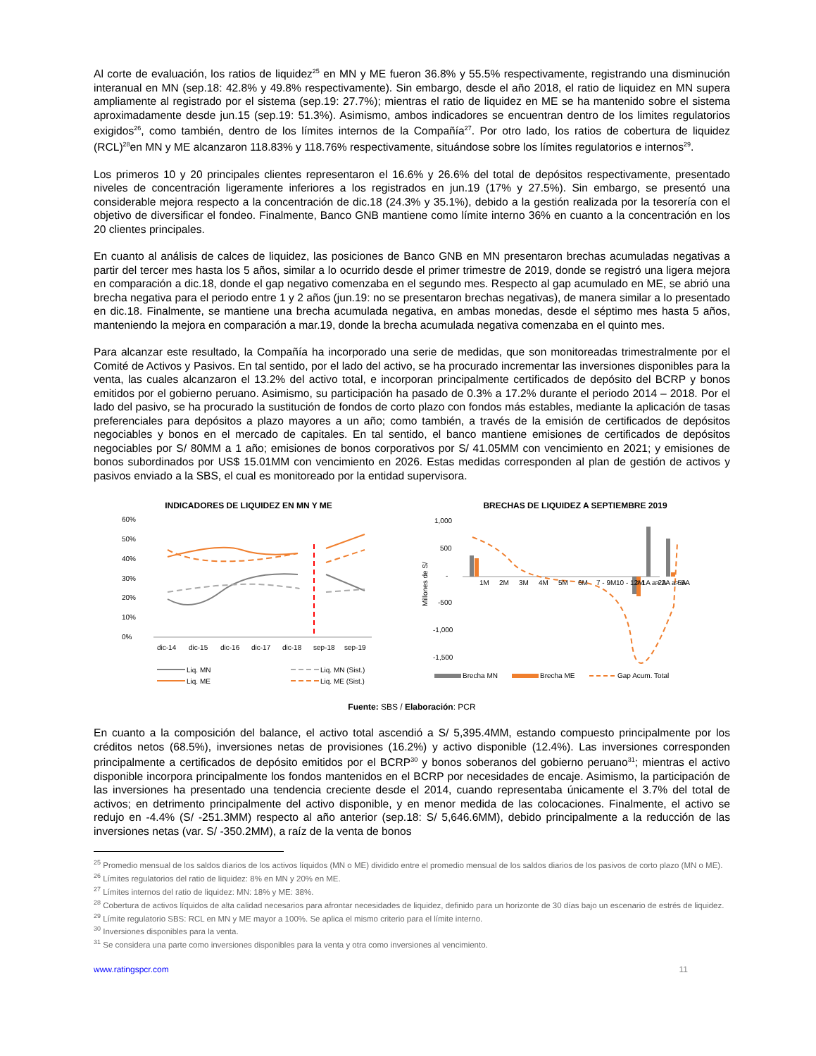Al corte de evaluación, los ratios de liquidez<sup>25</sup> en MN y ME fueron 36.8% y 55.5% respectivamente, registrando una disminución interanual en MN (sep.18: 42.8% y 49.8% respectivamente). Sin embargo, desde el año 2018, el ratio de liquidez en MN supera ampliamente al registrado por el sistema (sep.19: 27.7%); mientras el ratio de liquidez en ME se ha mantenido sobre el sistema aproximadamente desde jun.15 (sep.19: 51.3%). Asimismo, ambos indicadores se encuentran dentro de los limites regulatorios exigidos<sup>26</sup>, como también, dentro de los límites internos de la Compañía<sup>27</sup>. Por otro lado, los ratios de cobertura de liquidez (RCL)<sup>28</sup>en MN y ME alcanzaron 118.83% y 118.76% respectivamente, situándose sobre los límites regulatorios e internos<sup>29</sup>.
Los primeros 10 y 20 principales clientes representaron el 16.6% y 26.6% del total de depósitos respectivamente, presentado niveles de concentración ligeramente inferiores a los registrados en jun.19 (17% y 27.5%). Sin embargo, se presentó una considerable mejora respecto a la concentración de dic.18 (24.3% y 35.1%), debido a la gestión realizada por la tesorería con el objetivo de diversificar el fondeo. Finalmente, Banco GNB mantiene como límite interno 36% en cuanto a la concentración en los 20 clientes principales.
En cuanto al análisis de calces de liquidez, las posiciones de Banco GNB en MN presentaron brechas acumuladas negativas a partir del tercer mes hasta los 5 años, similar a lo ocurrido desde el primer trimestre de 2019, donde se registró una ligera mejora en comparación a dic.18, donde el gap negativo comenzaba en el segundo mes. Respecto al gap acumulado en ME, se abrió una brecha negativa para el periodo entre 1 y 2 años (jun.19: no se presentaron brechas negativas), de manera similar a lo presentado en dic.18. Finalmente, se mantiene una brecha acumulada negativa, en ambas monedas, desde el séptimo mes hasta 5 años, manteniendo la mejora en comparación a mar.19, donde la brecha acumulada negativa comenzaba en el quinto mes.
Para alcanzar este resultado, la Compañía ha incorporado una serie de medidas, que son monitoreadas trimestralmente por el Comité de Activos y Pasivos. En tal sentido, por el lado del activo, se ha procurado incrementar las inversiones disponibles para la venta, las cuales alcanzaron el 13.2% del activo total, e incorporan principalmente certificados de depósito del BCRP y bonos emitidos por el gobierno peruano. Asimismo, su participación ha pasado de 0.3% a 17.2% durante el periodo 2014 – 2018. Por el lado del pasivo, se ha procurado la sustitución de fondos de corto plazo con fondos más estables, mediante la aplicación de tasas preferenciales para depósitos a plazo mayores a un año; como también, a través de la emisión de certificados de depósitos negociables y bonos en el mercado de capitales. En tal sentido, el banco mantiene emisiones de certificados de depósitos negociables por S/ 80MM a 1 año; emisiones de bonos corporativos por S/ 41.05MM con vencimiento en 2021; y emisiones de bonos subordinados por US$ 15.01MM con vencimiento en 2026. Estas medidas corresponden al plan de gestión de activos y pasivos enviado a la SBS, el cual es monitoreado por la entidad supervisora.
INDICADORES DE LIQUIDEZ EN MN Y ME
60%
50%
40%
30%
20%
10%
0%
dic-14
dic-15
dic-16
dic-17
dic-18
sep-18
sep-19
Liq. MN
Liq. MN (Sist.)
Liq. ME
Liq. ME (Sist.)
BRECHAS DE LIQUIDEZ A SEPTIEMBRE 2019
1,000
500
-
-500
-1,000
-1,500
Millones de S/
1M
2M
3M
4M
5M
6M
7 - 9M
10 - 12M
> 1A a 2A
> 2A a 5A
> 5A
Brecha MN
Brecha ME
Gap Acum. Total
Fuente: SBS / Elaboración: PCR
En cuanto a la composición del balance, el activo total ascendió a S/ 5,395.4MM, estando compuesto principalmente por los créditos netos (68.5%), inversiones netas de provisiones (16.2%) y activo disponible (12.4%). Las inversiones corresponden principalmente a certificados de depósito emitidos por el BCRP<sup>30</sup> y bonos soberanos del gobierno peruano<sup>31</sup>; mientras el activo disponible incorpora principalmente los fondos mantenidos en el BCRP por necesidades de encaje. Asimismo, la participación de las inversiones ha presentado una tendencia creciente desde el 2014, cuando representaba únicamente el 3.7% del total de activos; en detrimento principalmente del activo disponible, y en menor medida de las colocaciones. Finalmente, el activo se redujo en -4.4% (S/ -251.3MM) respecto al año anterior (sep.18: S/ 5,646.6MM), debido principalmente a la reducción de las inversiones netas (var. S/ -350.2MM), a raíz de la venta de bonos
<sup>25</sup> Promedio mensual de los saldos diarios de los activos líquidos (MN o ME) dividido entre el promedio mensual de los saldos diarios de los pasivos de corto plazo (MN o ME).
<sup>26</sup> Límites regulatorios del ratio de liquidez: 8% en MN y 20% en ME.
<sup>27</sup> Límites internos del ratio de liquidez: MN: 18% y ME: 38%.
<sup>28</sup> Cobertura de activos líquidos de alta calidad necesarios para afrontar necesidades de liquidez, definido para un horizonte de 30 días bajo un escenario de estrés de liquidez.
<sup>29</sup> Límite regulatorio SBS: RCL en MN y ME mayor a 100%. Se aplica el mismo criterio para el límite interno.
<sup>30</sup> Inversiones disponibles para la venta.
<sup>31</sup> Se considera una parte como inversiones disponibles para la venta y otra como inversiones al vencimiento.
www.ratingspcr.com 11